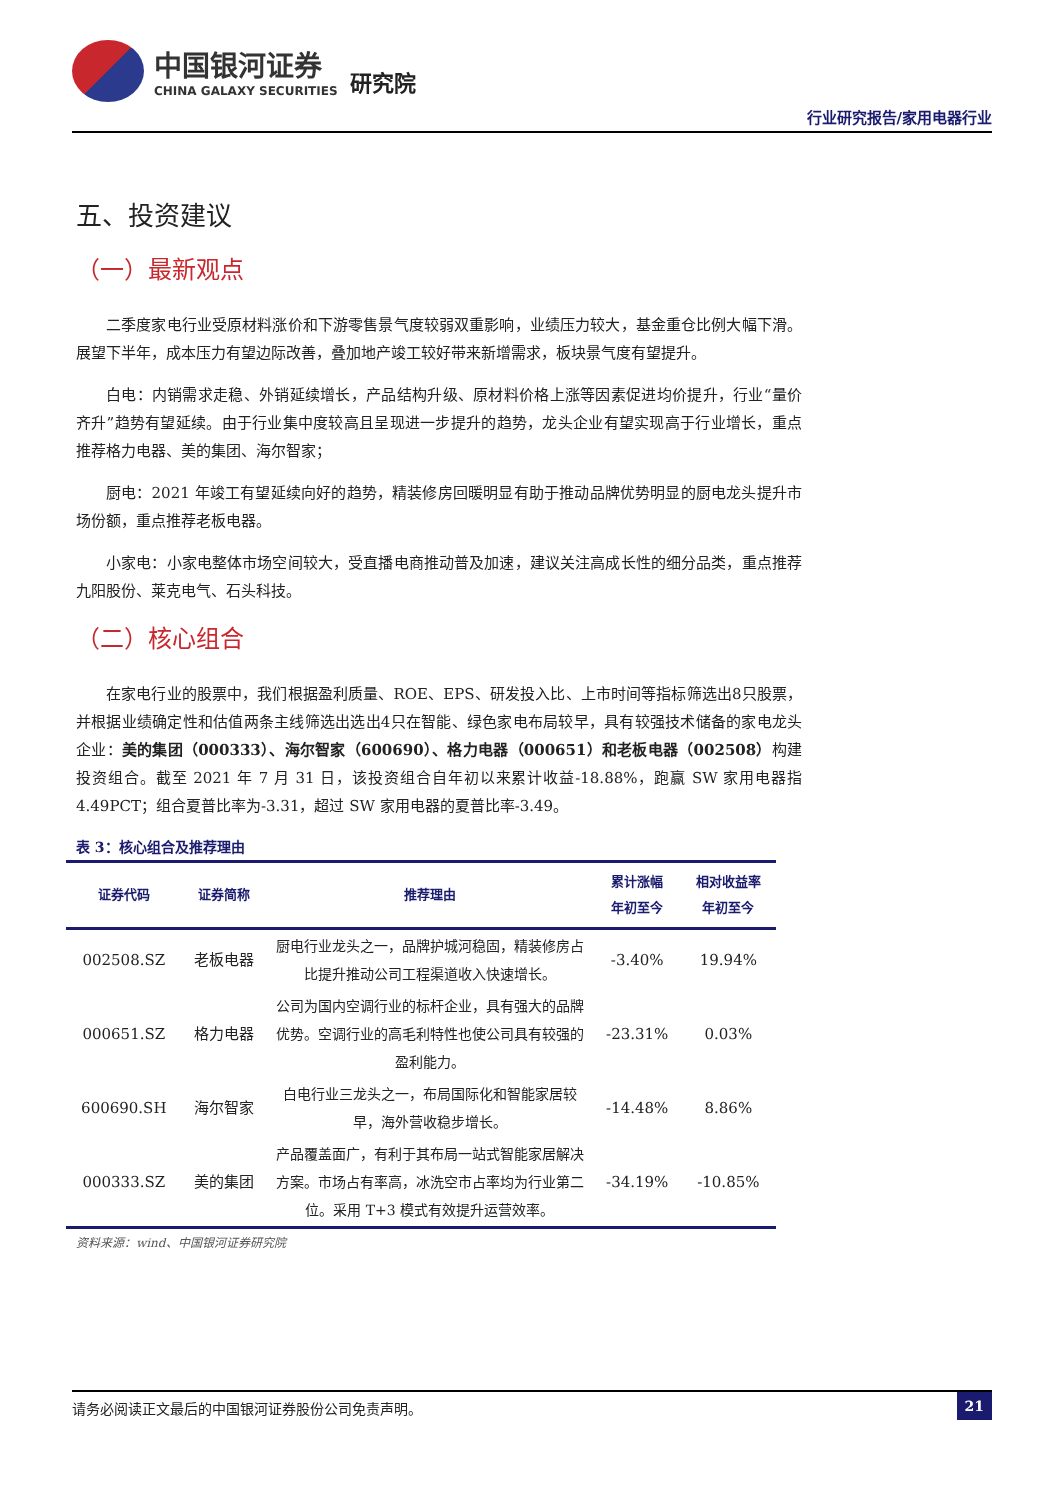中国银河证券
CHINA GALAXY SECURITIES
研究院
行业研究报告/家用电器行业
五、投资建议
（一）最新观点
二季度家电行业受原材料涨价和下游零售景气度较弱双重影响，业绩压力较大，基金重仓比例大幅下滑。展望下半年，成本压力有望边际改善，叠加地产竣工较好带来新增需求，板块景气度有望提升。
白电：内销需求走稳、外销延续增长，产品结构升级、原材料价格上涨等因素促进均价提升，行业“量价齐升”趋势有望延续。由于行业集中度较高且呈现进一步提升的趋势，龙头企业有望实现高于行业增长，重点推荐格力电器、美的集团、海尔智家；
厨电：2021 年竣工有望延续向好的趋势，精装修房回暖明显有助于推动品牌优势明显的厨电龙头提升市场份额，重点推荐老板电器。
小家电：小家电整体市场空间较大，受直播电商推动普及加速，建议关注高成长性的细分品类，重点推荐九阳股份、莱克电气、石头科技。
（二）核心组合
在家电行业的股票中，我们根据盈利质量、ROE、EPS、研发投入比、上市时间等指标筛选出8只股票，并根据业绩确定性和估值两条主线筛选出选出4只在智能、绿色家电布局较早，具有较强技术储备的家电龙头企业：美的集团（000333）、海尔智家（600690）、格力电器（000651）和老板电器（002508）构建投资组合。截至 2021 年 7 月 31 日，该投资组合自年初以来累计收益-18.88%，跑赢 SW 家用电器指 4.49PCT；组合夏普比率为-3.31，超过 SW 家用电器的夏普比率-3.49。
表 3：核心组合及推荐理由
| 证券代码 | 证券简称 | 推荐理由 | 累计涨幅 年初至今 | 相对收益率 年初至今 |
| --- | --- | --- | --- | --- |
| 002508.SZ | 老板电器 | 厨电行业龙头之一，品牌护城河稳固，精装修房占比提升推动公司工程渠道收入快速增长。 | -3.40% | 19.94% |
| 000651.SZ | 格力电器 | 公司为国内空调行业的标杆企业，具有强大的品牌优势。空调行业的高毛利特性也使公司具有较强的盈利能力。 | -23.31% | 0.03% |
| 600690.SH | 海尔智家 | 白电行业三龙头之一，布局国际化和智能家居较早，海外营收稳步增长。 | -14.48% | 8.86% |
| 000333.SZ | 美的集团 | 产品覆盖面广，有利于其布局一站式智能家居解决方案。市场占有率高，冰洗空市占率均为行业第二位。采用 T+3 模式有效提升运营效率。 | -34.19% | -10.85% |
资料来源：wind、中国银河证券研究院
请务必阅读正文最后的中国银河证券股份公司免责声明。 21